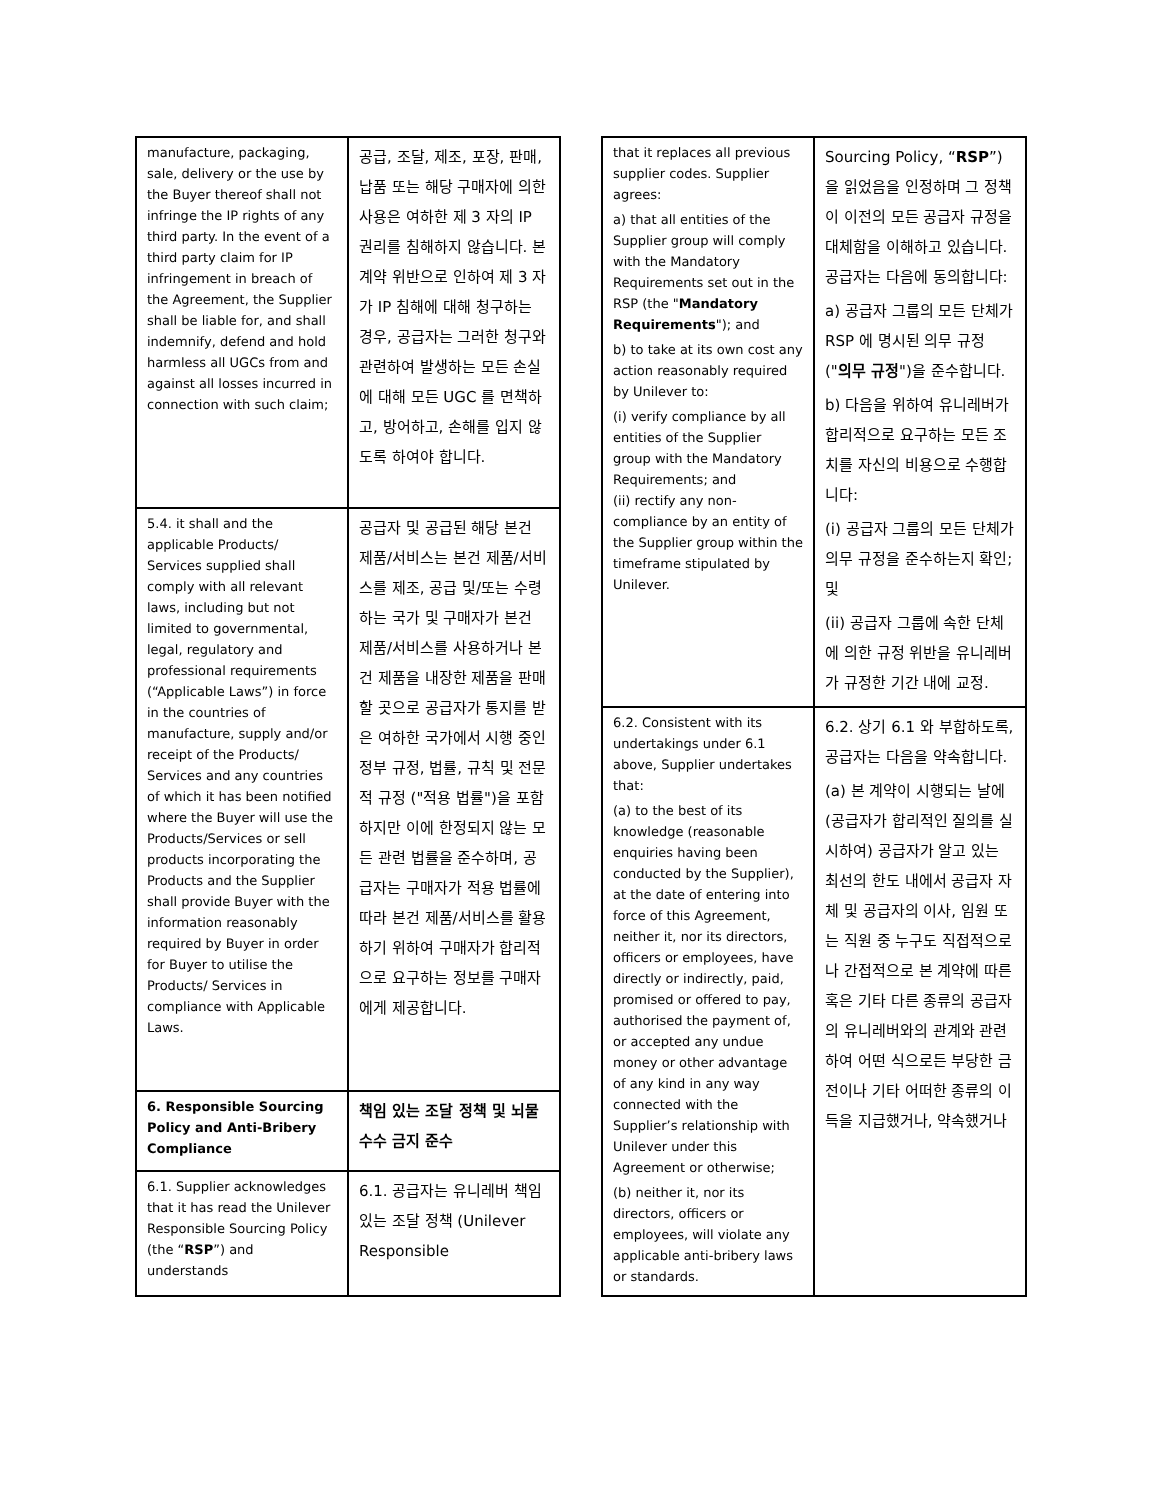| manufacture, packaging, sale, delivery or the use by the Buyer thereof shall not infringe the IP rights of any third party. In the event of a third party claim for IP infringement in breach of the Agreement, the Supplier shall be liable for, and shall indemnify, defend and hold harmless all UGCs from and against all losses incurred in connection with such claim; | 공급, 조달, 제조, 포장, 판매, 납품 또는 해당 구매자에 의한 사용은 여하한 제 3 자의 IP 권리를 침해하지 않습니다. 본 계약 위반으로 인하여 제 3 자가 IP 침해에 대해 청구하는 경우, 공급자는 그러한 청구와 관련하여 발생하는 모든 손실에 대해 모든 UGC 를 면책하고, 방어하고, 손해를 입지 않도록 하여야 합니다. |
| 5.4. it shall and the applicable Products/ Services supplied shall comply with all relevant laws, including but not limited to governmental, legal, regulatory and professional requirements (“Applicable Laws”) in force in the countries of manufacture, supply and/or receipt of the Products/ Services and any countries of which it has been notified where the Buyer will use the Products/Services or sell products incorporating the Products and the Supplier shall provide Buyer with the information reasonably required by Buyer in order for Buyer to utilise the Products/ Services in compliance with Applicable Laws. | 공급자 및 공급된 해당 본건 제품/서비스는 본건 제품/서비스를 제조, 공급 및/또는 수령하는 국가 및 구매자가 본건 제품/서비스를 사용하거나 본건 제품을 내장한 제품을 판매할 곳으로 공급자가 통지를 받은 여하한 국가에서 시행 중인 정부 규정, 법률, 규칙 및 전문적 규정 ("적용 법률")을 포함하지만 이에 한정되지 않는 모든 관련 법률을 준수하며, 공급자는 구매자가 적용 법률에 따라 본건 제품/서비스를 활용하기 위하여 구매자가 합리적으로 요구하는 정보를 구매자에게 제공합니다. |
| 6. Responsible Sourcing Policy and Anti-Bribery Compliance | 책임 있는 조달 정책 및 뇌물수수 금지 준수 |
| 6.1. Supplier acknowledges that it has read the Unilever Responsible Sourcing Policy (the “ RSP ”) and understands | 6.1. 공급자는 유니레버 책임 있는 조달 정책 (Unilever Responsible |
| that it replaces all previous supplier codes. Supplier agrees: a) that all entities of the Supplier group will comply with the Mandatory Requirements set out in the RSP (the " Mandatory Requirements "); and b) to take at its own cost any action reasonably required by Unilever to: (i) verify compliance by all entities of the Supplier group with the Mandatory Requirements; and (ii) rectify any non-compliance by an entity of the Supplier group within the timeframe stipulated by Unilever. | Sourcing Policy, “ RSP ”) 을 읽었음을 인정하며 그 정책이 이전의 모든 공급자 규정을 대체함을 이해하고 있습니다. 공급자는 다음에 동의합니다: a) 공급자 그룹의 모든 단체가 RSP 에 명시된 의무 규정 (" 의무 규정 ")을 준수합니다. b) 다음을 위하여 유니레버가 합리적으로 요구하는 모든 조치를 자신의 비용으로 수행합니다: (i) 공급자 그룹의 모든 단체가 의무 규정을 준수하는지 확인; 및 (ii) 공급자 그룹에 속한 단체에 의한 규정 위반을 유니레버가 규정한 기간 내에 교정. |
| 6.2. Consistent with its undertakings under 6.1 above, Supplier undertakes that: (a) to the best of its knowledge (reasonable enquiries having been conducted by the Supplier), at the date of entering into force of this Agreement, neither it, nor its directors, officers or employees, have directly or indirectly, paid, promised or offered to pay, authorised the payment of, or accepted any undue money or other advantage of any kind in any way connected with the Supplier’s relationship with Unilever under this Agreement or otherwise; (b) neither it, nor its directors, officers or employees, will violate any applicable anti-bribery laws or standards. | 6.2. 상기 6.1 와 부합하도록, 공급자는 다음을 약속합니다. (a) 본 계약이 시행되는 날에 (공급자가 합리적인 질의를 실시하여) 공급자가 알고 있는 최선의 한도 내에서 공급자 자체 및 공급자의 이사, 임원 또는 직원 중 누구도 직접적으로나 간접적으로 본 계약에 따른 혹은 기타 다른 종류의 공급자의 유니레버와의 관계와 관련하여 어떤 식으로든 부당한 금전이나 기타 어떠한 종류의 이득을 지급했거나, 약속했거나 |